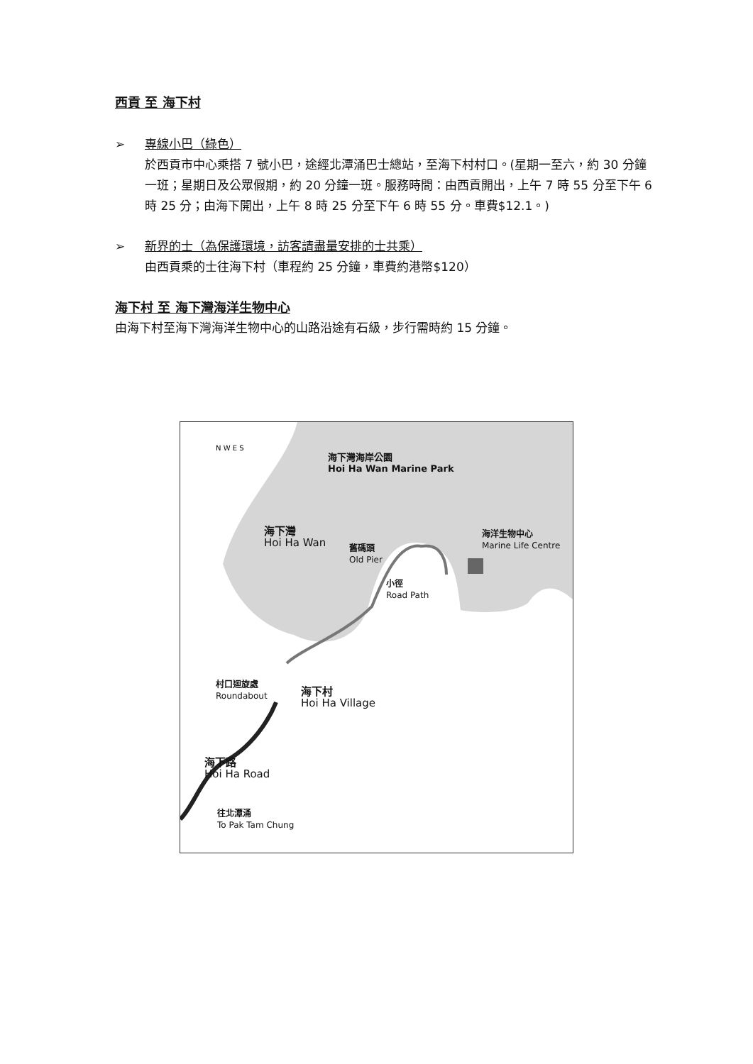西貢 至 海下村
➢ 專線小巴（綠色）
於西貢市中心乘搭 7 號小巴，途經北潭涌巴士總站，至海下村村口。(星期一至六，約 30 分鐘一班；星期日及公眾假期，約 20 分鐘一班。服務時間：由西貢開出，上午 7 時 55 分至下午 6 時 25 分；由海下開出，上午 8 時 25 分至下午 6 時 55 分。車費$12.1。)
➢ 新界的士（為保護環境，訪客請盡量安排的士共乘）
由西貢乘的士往海下村（車程約 25 分鐘，車費約港幣$120）
海下村 至 海下灣海洋生物中心
由海下村至海下灣海洋生物中心的山路沿途有石級，步行需時約 15 分鐘。
N W E S
海下灣海岸公園
Hoi Ha Wan Marine Park
海下灣
Hoi Ha Wan
舊碼頭
Old Pier
小徑
Road Path
海洋生物中心
Marine Life Centre
村口迴旋處
Roundabout
海下村
Hoi Ha Village
海下路
Hoi Ha Road
往北潭涌
To Pak Tam Chung